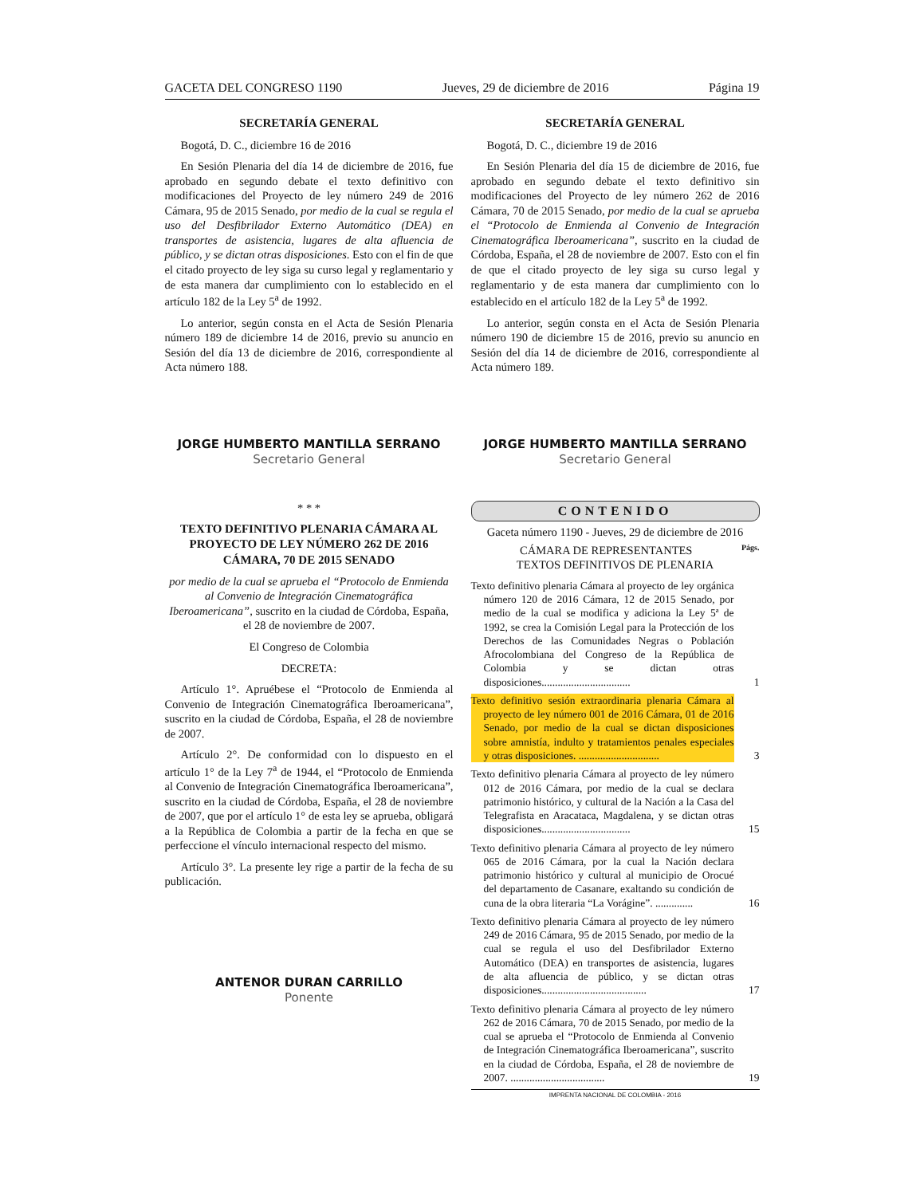GACETA DEL CONGRESO 1190 Jueves, 29 de diciembre de 2016 Página 19
SECRETARÍA GENERAL
Bogotá, D. C., diciembre 16 de 2016
En Sesión Plenaria del día 14 de diciembre de 2016, fue aprobado en segundo debate el texto definitivo con modificaciones del Proyecto de ley número 249 de 2016 Cámara, 95 de 2015 Senado, por medio de la cual se regula el uso del Desfibrilador Externo Automático (DEA) en transportes de asistencia, lugares de alta afluencia de público, y se dictan otras disposiciones. Esto con el fin de que el citado proyecto de ley siga su curso legal y reglamentario y de esta manera dar cumplimiento con lo establecido en el artículo 182 de la Ley 5<sup>a</sup> de 1992.
Lo anterior, según consta en el Acta de Sesión Plenaria número 189 de diciembre 14 de 2016, previo su anuncio en Sesión del día 13 de diciembre de 2016, correspondiente al Acta número 188.
JORGE HUMBERTO MANTILLA SERRANO
Secretario General
* * *
TEXTO DEFINITIVO PLENARIA CÁMARA AL PROYECTO DE LEY NÚMERO 262 DE 2016 CÁMARA, 70 DE 2015 SENADO
por medio de la cual se aprueba el “Protocolo de Enmienda al Convenio de Integración Cinematográfica Iberoamericana”, suscrito en la ciudad de Córdoba, España, el 28 de noviembre de 2007.
El Congreso de Colombia
DECRETA:
Artículo 1°. Apruébese el “Protocolo de Enmienda al Convenio de Integración Cinematográfica Iberoamericana”, suscrito en la ciudad de Córdoba, España, el 28 de noviembre de 2007.
Artículo 2°. De conformidad con lo dispuesto en el artículo 1° de la Ley 7<sup>a</sup> de 1944, el “Protocolo de Enmienda al Convenio de Integración Cinematográfica Iberoamericana”, suscrito en la ciudad de Córdoba, España, el 28 de noviembre de 2007, que por el artículo 1° de esta ley se aprueba, obligará a la República de Colombia a partir de la fecha en que se perfeccione el vínculo internacional respecto del mismo.
Artículo 3°. La presente ley rige a partir de la fecha de su publicación.
ANTENOR DURAN CARRILLO
Ponente
SECRETARÍA GENERAL
Bogotá, D. C., diciembre 19 de 2016
En Sesión Plenaria del día 15 de diciembre de 2016, fue aprobado en segundo debate el texto definitivo sin modificaciones del Proyecto de ley número 262 de 2016 Cámara, 70 de 2015 Senado, por medio de la cual se aprueba el “Protocolo de Enmienda al Convenio de Integración Cinematográfica Iberoamericana”, suscrito en la ciudad de Córdoba, España, el 28 de noviembre de 2007. Esto con el fin de que el citado proyecto de ley siga su curso legal y reglamentario y de esta manera dar cumplimiento con lo establecido en el artículo 182 de la Ley 5<sup>a</sup> de 1992.
Lo anterior, según consta en el Acta de Sesión Plenaria número 190 de diciembre 15 de 2016, previo su anuncio en Sesión del día 14 de diciembre de 2016, correspondiente al Acta número 189.
JORGE HUMBERTO MANTILLA SERRANO
Secretario General
CONTENIDO
Gaceta número 1190 - Jueves, 29 de diciembre de 2016
CÁMARA DE REPRESENTANTES Págs.
TEXTOS DEFINITIVOS DE PLENARIA
Texto definitivo plenaria Cámara al proyecto de ley orgánica número 120 de 2016 Cámara, 12 de 2015 Senado, por medio de la cual se modifica y adiciona la Ley 5ª de 1992, se crea la Comisión Legal para la Protección de los Derechos de las Comunidades Negras o Población Afrocolombiana del Congreso de la República de Colombia y se dictan otras disposiciones.................................
1
Texto definitivo sesión extraordinaria plenaria Cámara al proyecto de ley número 001 de 2016 Cámara, 01 de 2016 Senado, por medio de la cual se dictan disposiciones sobre amnistía, indulto y tratamientos penales especiales y otras disposiciones. ..............................
3
Texto definitivo plenaria Cámara al proyecto de ley número 012 de 2016 Cámara, por medio de la cual se declara patrimonio histórico, y cultural de la Nación a la Casa del Telegrafista en Aracataca, Magdalena, y se dictan otras disposiciones.................................
15
Texto definitivo plenaria Cámara al proyecto de ley número 065 de 2016 Cámara, por la cual la Nación declara patrimonio histórico y cultural al municipio de Orocué del departamento de Casanare, exaltando su condición de cuna de la obra literaria “La Vorágine”. ..............
16
Texto definitivo plenaria Cámara al proyecto de ley número 249 de 2016 Cámara, 95 de 2015 Senado, por medio de la cual se regula el uso del Desfibrilador Externo Automático (DEA) en transportes de asistencia, lugares de alta afluencia de público, y se dictan otras disposiciones.......................................
17
Texto definitivo plenaria Cámara al proyecto de ley número 262 de 2016 Cámara, 70 de 2015 Senado, por medio de la cual se aprueba el “Protocolo de Enmienda al Convenio de Integración Cinematográfica Iberoamericana”, suscrito en la ciudad de Córdoba, España, el 28 de noviembre de 2007. ...................................
19
IMPRENTA NACIONAL DE COLOMBIA - 2016